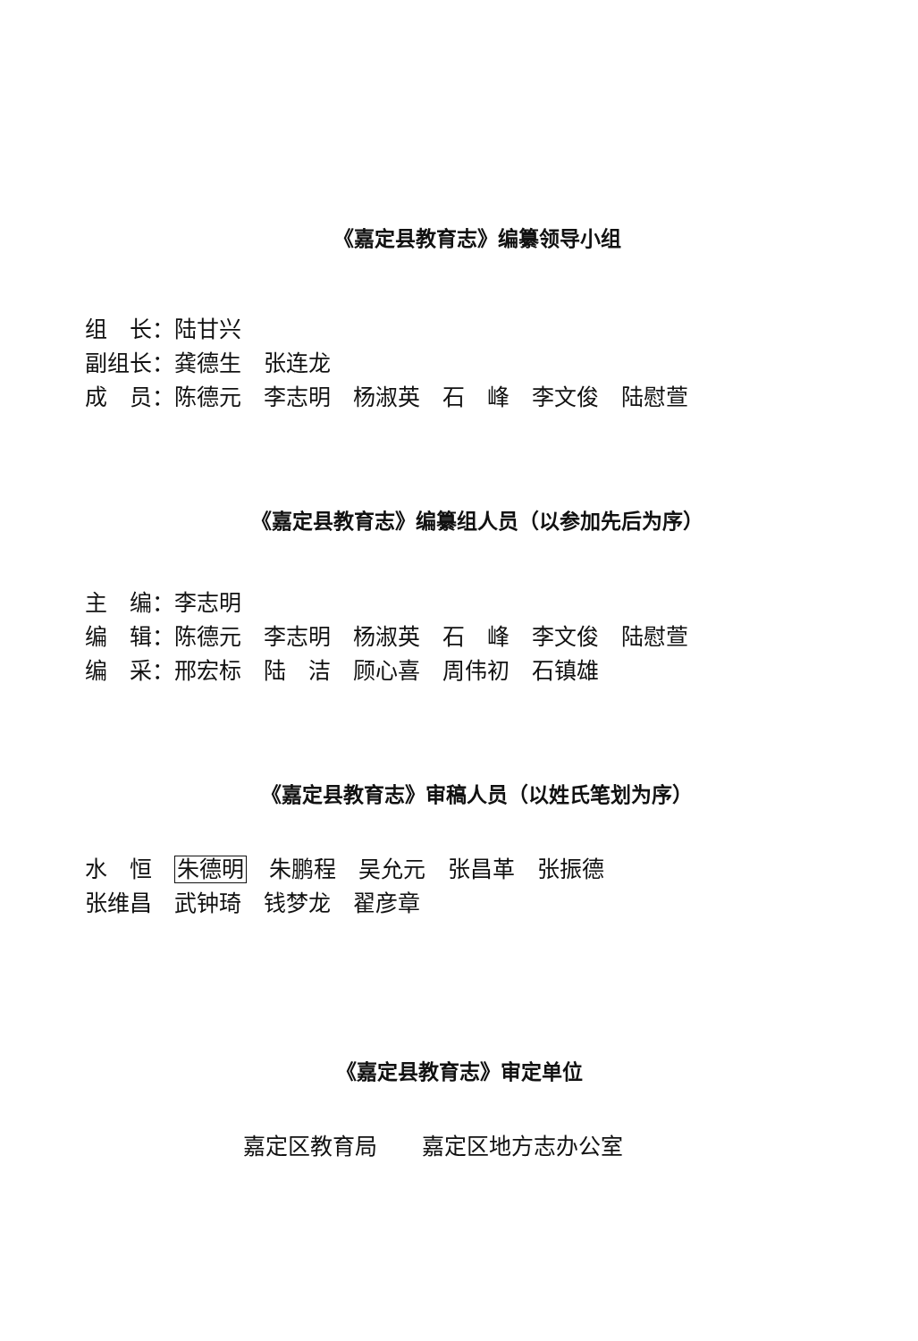《嘉定县教育志》编纂领导小组
组　长：陆甘兴
副组长：龚德生　张连龙
成　员：陈德元　李志明　杨淑英　石　峰　李文俊　陆慰萱
《嘉定县教育志》编纂组人员（以参加先后为序）
主　编：李志明
编　辑：陈德元　李志明　杨淑英　石　峰　李文俊　陆慰萱
编　采：邢宏标　陆　洁　顾心喜　周伟初　石镇雄
《嘉定县教育志》审稿人员（以姓氏笔划为序）
水　恒　朱德明　朱鹏程　吴允元　张昌革　张振德
张维昌　武钟琦　钱梦龙　翟彦章
《嘉定县教育志》审定单位
嘉定区教育局　　嘉定区地方志办公室